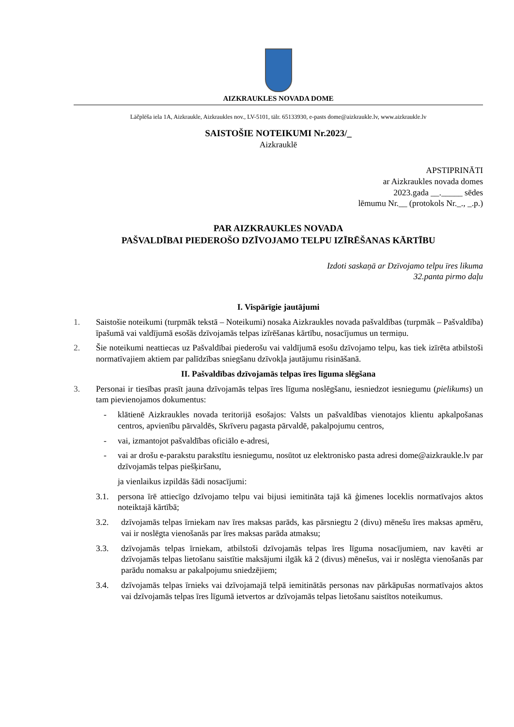AIZKRAUKLES NOVADA DOME
Lāčplēša iela 1A, Aizkraukle, Aizkraukles nov., LV-5101, tālr. 65133930, e-pasts dome@aizkraukle.lv, www.aizkraukle.lv
SAISTOŠIE NOTEIKUMI Nr.2023/_
Aizkrauklē
APSTIPRINĀTI
ar Aizkraukles novada domes
2023.gada __._____ sēdes
lēmumu Nr.__ (protokols Nr._., _.p.)
PAR AIZKRAUKLES NOVADA
PAŠVALDĪBAI PIEDEROŠO DZĪVOJAMO TELPU IZĪRĒŠANAS KĀRTĪBU
Izdoti saskaņā ar Dzīvojamo telpu īres likuma
32.panta pirmo daļu
I. Vispārīgie jautājumi
1. Saistošie noteikumi (turpmāk tekstā – Noteikumi) nosaka Aizkraukles novada pašvaldības (turpmāk – Pašvaldība) īpašumā vai valdījumā esošās dzīvojamās telpas izīrēšanas kārtību, nosacījumus un termiņu.
2. Šie noteikumi neattiecas uz Pašvaldībai piederošu vai valdījumā esošu dzīvojamo telpu, kas tiek izīrēta atbilstoši normatīvajiem aktiem par palīdzības sniegšanu dzīvokļa jautājumu risināšanā.
II. Pašvaldības dzīvojamās telpas īres līguma slēgšana
3. Personai ir tiesības prasīt jauna dzīvojamās telpas īres līguma noslēgšanu, iesniedzot iesniegumu (pielikums) un tam pievienojamos dokumentus:
- klātienē Aizkraukles novada teritorijā esošajos: Valsts un pašvaldības vienotajos klientu apkalpošanas centros, apvienību pārvaldēs, Skrīveru pagasta pārvaldē, pakalpojumu centros,
- vai, izmantojot pašvaldības oficiālo e-adresi,
- vai ar drošu e-parakstu parakstītu iesniegumu, nosūtot uz elektronisko pasta adresi dome@aizkraukle.lv par dzīvojamās telpas piešķiršanu,
ja vienlaikus izpildās šādi nosacījumi:
3.1. persona īrē attiecīgo dzīvojamo telpu vai bijusi iemitināta tajā kā ģimenes loceklis normatīvajos aktos noteiktajā kārtībā;
3.2. dzīvojamās telpas īrniekam nav īres maksas parāds, kas pārsniegtu 2 (divu) mēnešu īres maksas apmēru, vai ir noslēgta vienošanās par īres maksas parāda atmaksu;
3.3. dzīvojamās telpas īrniekam, atbilstoši dzīvojamās telpas īres līguma nosacījumiem, nav kavēti ar dzīvojamās telpas lietošanu saistītie maksājumi ilgāk kā 2 (divus) mēnešus, vai ir noslēgta vienošanās par parādu nomaksu ar pakalpojumu sniedzējiem;
3.4. dzīvojamās telpas īrnieks vai dzīvojamajā telpā iemitinātās personas nav pārkāpušas normatīvajos aktos vai dzīvojamās telpas īres līgumā ietvertos ar dzīvojamās telpas lietošanu saistītos noteikumus.